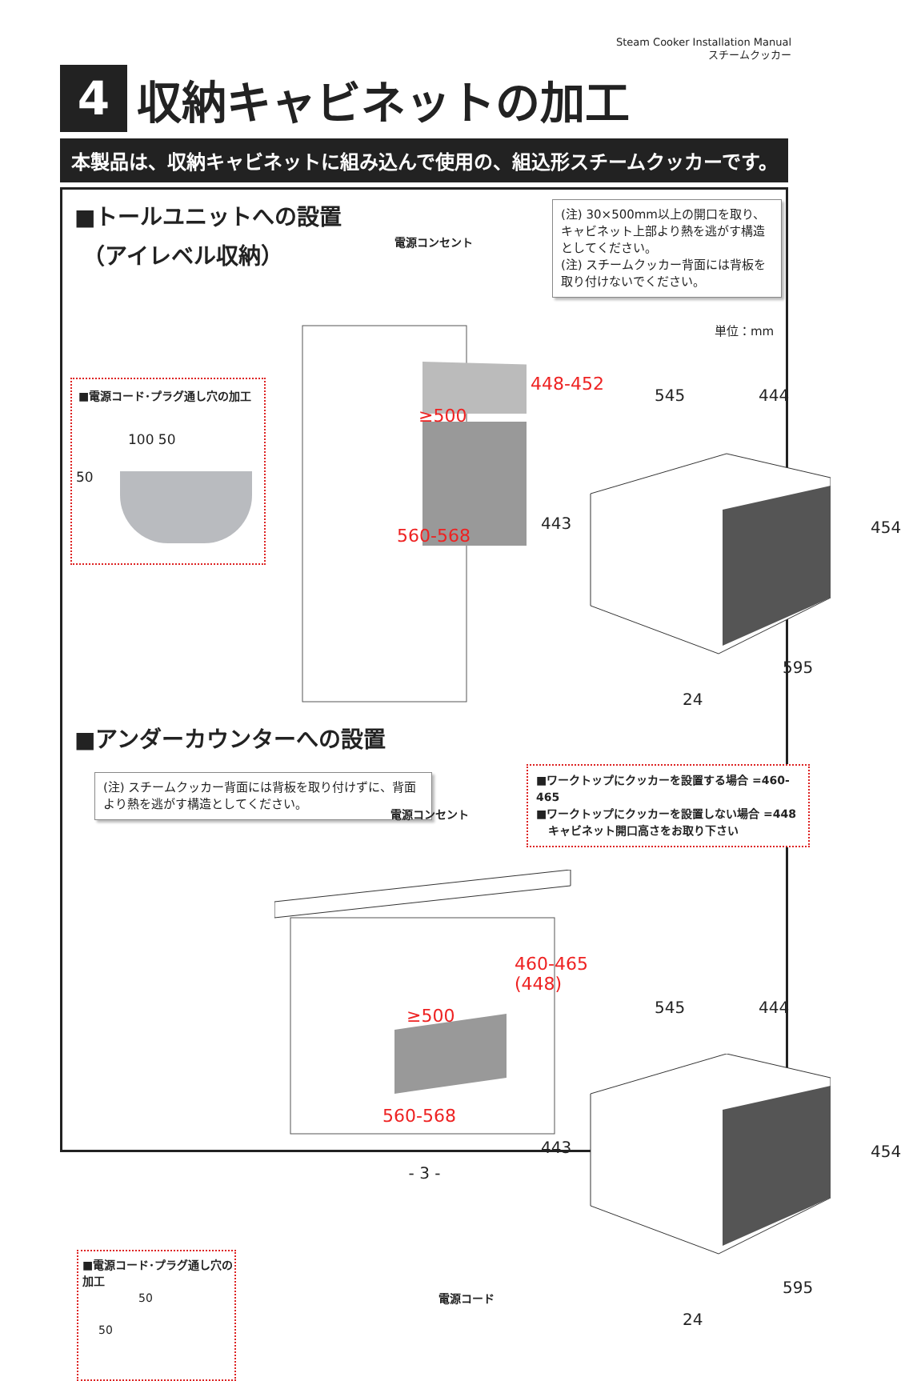Steam Cooker Installation Manual
スチームクッカー
4
収納キャビネットの加工
本製品は、収納キャビネットに組み込んで使用の、組込形スチームクッカーです。
■トールユニットへの設置
（アイレベル収納）
電源コンセント
(注) 30×500mm以上の開口を取り、キャビネット上部より熱を逃がす構造としてください。
(注) スチームクッカー背面には背板を取り付けないでください。
単位：mm
■電源コード･プラグ通し穴の加工
100 50
50
448-452
≥500
560-568
545 444
443 454
595
24
■アンダーカウンターへの設置
(注) スチームクッカー背面には背板を取り付けずに、背面より熱を逃がす構造としてください。
電源コンセント
■ワークトップにクッカーを設置する場合 =460-465
■ワークトップにクッカーを設置しない場合 =448
キャビネット開口高さをお取り下さい
460-465
(448)
≥500
560-568
電源コード
545 444
443 454
595
24
■電源コード･プラグ通し穴の加工
50
50
- 3 -